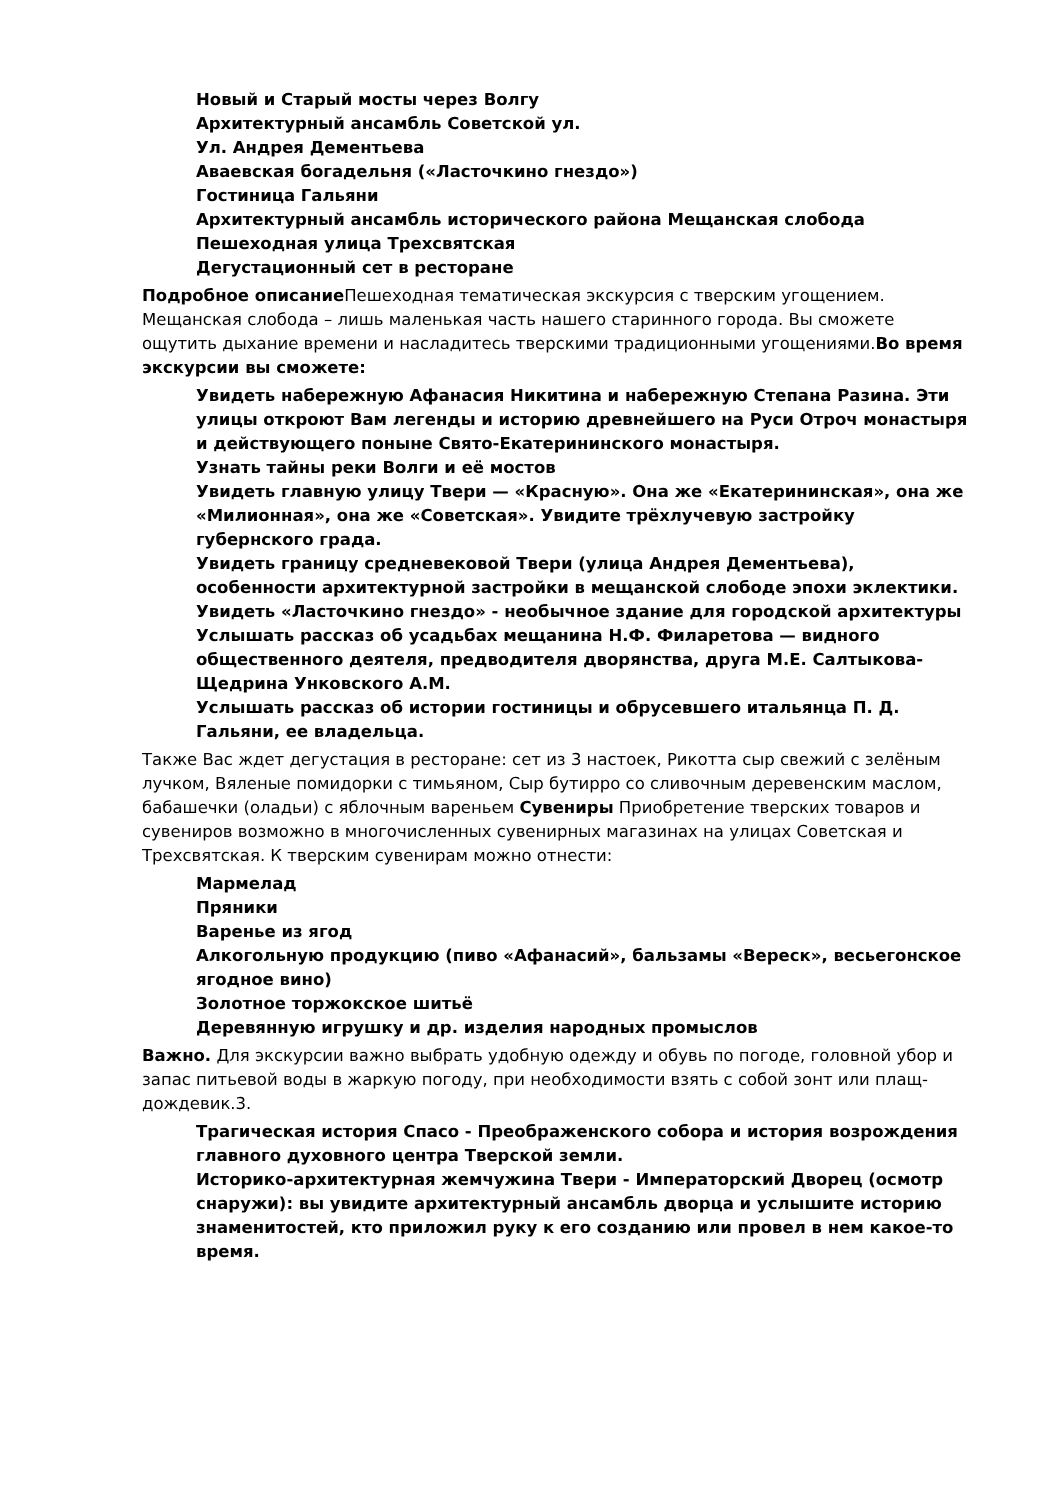Новый и Старый мосты через Волгу
Архитектурный ансамбль Советской ул.
Ул. Андрея Дементьева
Аваевская богадельня («Ласточкино гнездо»)
Гостиница Гальяни
Архитектурный ансамбль исторического района Мещанская слобода
Пешеходная улица Трехсвятская
Дегустационный сет в ресторане
Подробное описание Пешеходная тематическая экскурсия с тверским угощением. Мещанская слобода – лишь маленькая часть нашего старинного города. Вы сможете ощутить дыхание времени и насладитесь тверскими традиционными угощениями.Во время экскурсии вы сможете:
Увидеть набережную Афанасия Никитина и набережную Степана Разина. Эти улицы откроют Вам легенды и историю древнейшего на Руси Отроч монастыря и действующего поныне Свято-Екатерининского монастыря.
Узнать тайны реки Волги и её мостов
Увидеть главную улицу Твери — «Красную». Она же «Екатерининская», она же «Милионная», она же «Советская». Увидите трёхлучевую застройку губернского града.
Увидеть границу средневековой Твери (улица Андрея Дементьева), особенности архитектурной застройки в мещанской слободе эпохи эклектики.
Увидеть «Ласточкино гнездо» - необычное здание для городской архитектуры
Услышать рассказ об усадьбах мещанина Н.Ф. Филаретова — видного общественного деятеля, предводителя дворянства, друга М.Е. Салтыкова-Щедрина Унковского А.М.
Услышать рассказ об истории гостиницы и обрусевшего итальянца П. Д. Гальяни, ее владельца.
Также Вас ждет дегустация в ресторане: сет из 3 настоек, Рикотта сыр свежий с зелёным лучком, Вяленые помидорки с тимьяном, Сыр бутирро со сливочным деревенским маслом, бабашечки (оладьи) с яблочным вареньем Сувениры Приобретение тверских товаров и сувениров возможно в многочисленных сувенирных магазинах на улицах Советская и Трехсвятская. К тверским сувенирам можно отнести:
Мармелад
Пряники
Варенье из ягод
Алкогольную продукцию (пиво «Афанасий», бальзамы «Вереск», весьегонское ягодное вино)
Золотное торжокское шитьё
Деревянную игрушку и др. изделия народных промыслов
Важно. Для экскурсии важно выбрать удобную одежду и обувь по погоде, головной убор и запас питьевой воды в жаркую погоду, при необходимости взять с собой зонт или плащ-дождевик.3.
Трагическая история Спасо - Преображенского собора и история возрождения главного духовного центра Тверской земли.
Историко-архитектурная жемчужина Твери - Императорский Дворец (осмотр снаружи): вы увидите архитектурный ансамбль дворца и услышите историю знаменитостей, кто приложил руку к его созданию или провел в нем какое-то время.